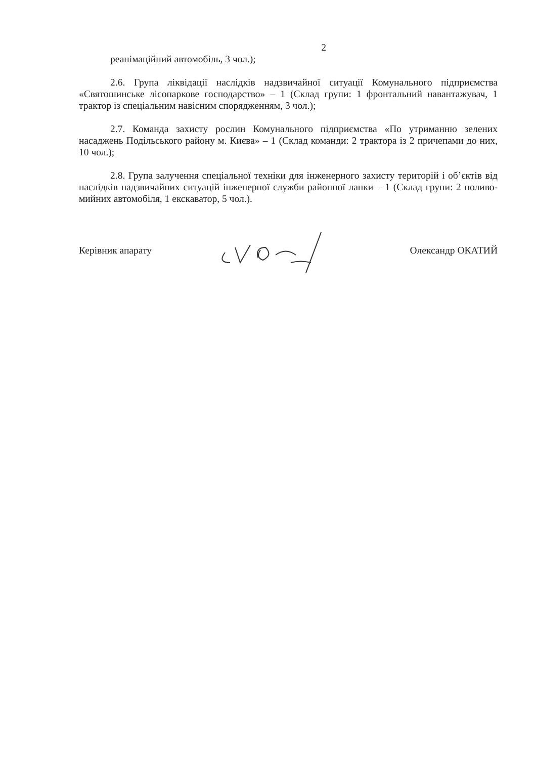2
реанімаційний автомобіль, 3 чол.);
2.6. Група ліквідації наслідків надзвичайної ситуації Комунального підприємства «Святошинське лісопаркове господарство» – 1 (Склад групи: 1 фронтальний навантажувач, 1 трактор із спеціальним навісним спорядженням, 3 чол.);
2.7. Команда захисту рослин Комунального підприємства «По утриманню зелених насаджень Подільського району м. Києва» – 1 (Склад команди: 2 трактора із 2 причепами до них, 10 чол.);
2.8. Група залучення спеціальної техніки для інженерного захисту територій і об’єктів від наслідків надзвичайних ситуацій інженерної служби районної ланки – 1 (Склад групи: 2 полив­о-мийних автомобіля, 1 екскаватор, 5 чол.).
Керівник апарату Олександр ОКАТИЙ